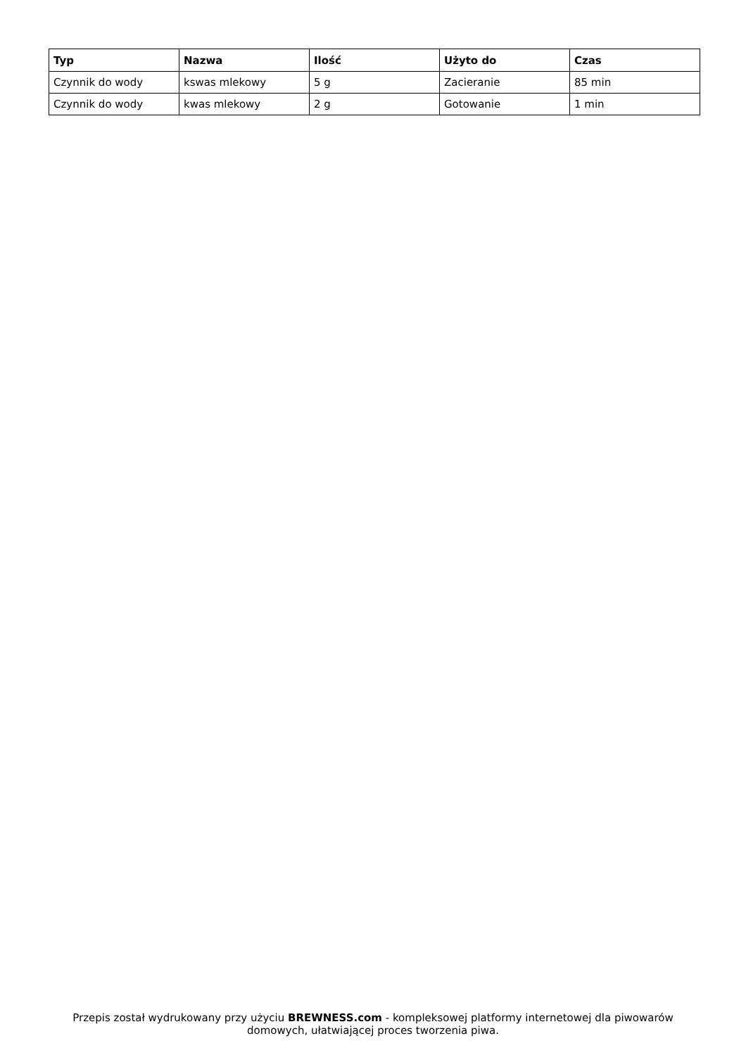| Typ | Nazwa | Ilość | Użyto do | Czas |
| --- | --- | --- | --- | --- |
| Czynnik do wody | kswas mlekowy | 5 g | Zacieranie | 85 min |
| Czynnik do wody | kwas mlekowy | 2 g | Gotowanie | 1 min |
Przepis został wydrukowany przy użyciu BREWNESS.com - kompleksowej platformy internetowej dla piwowarów domowych, ułatwiającej proces tworzenia piwa.